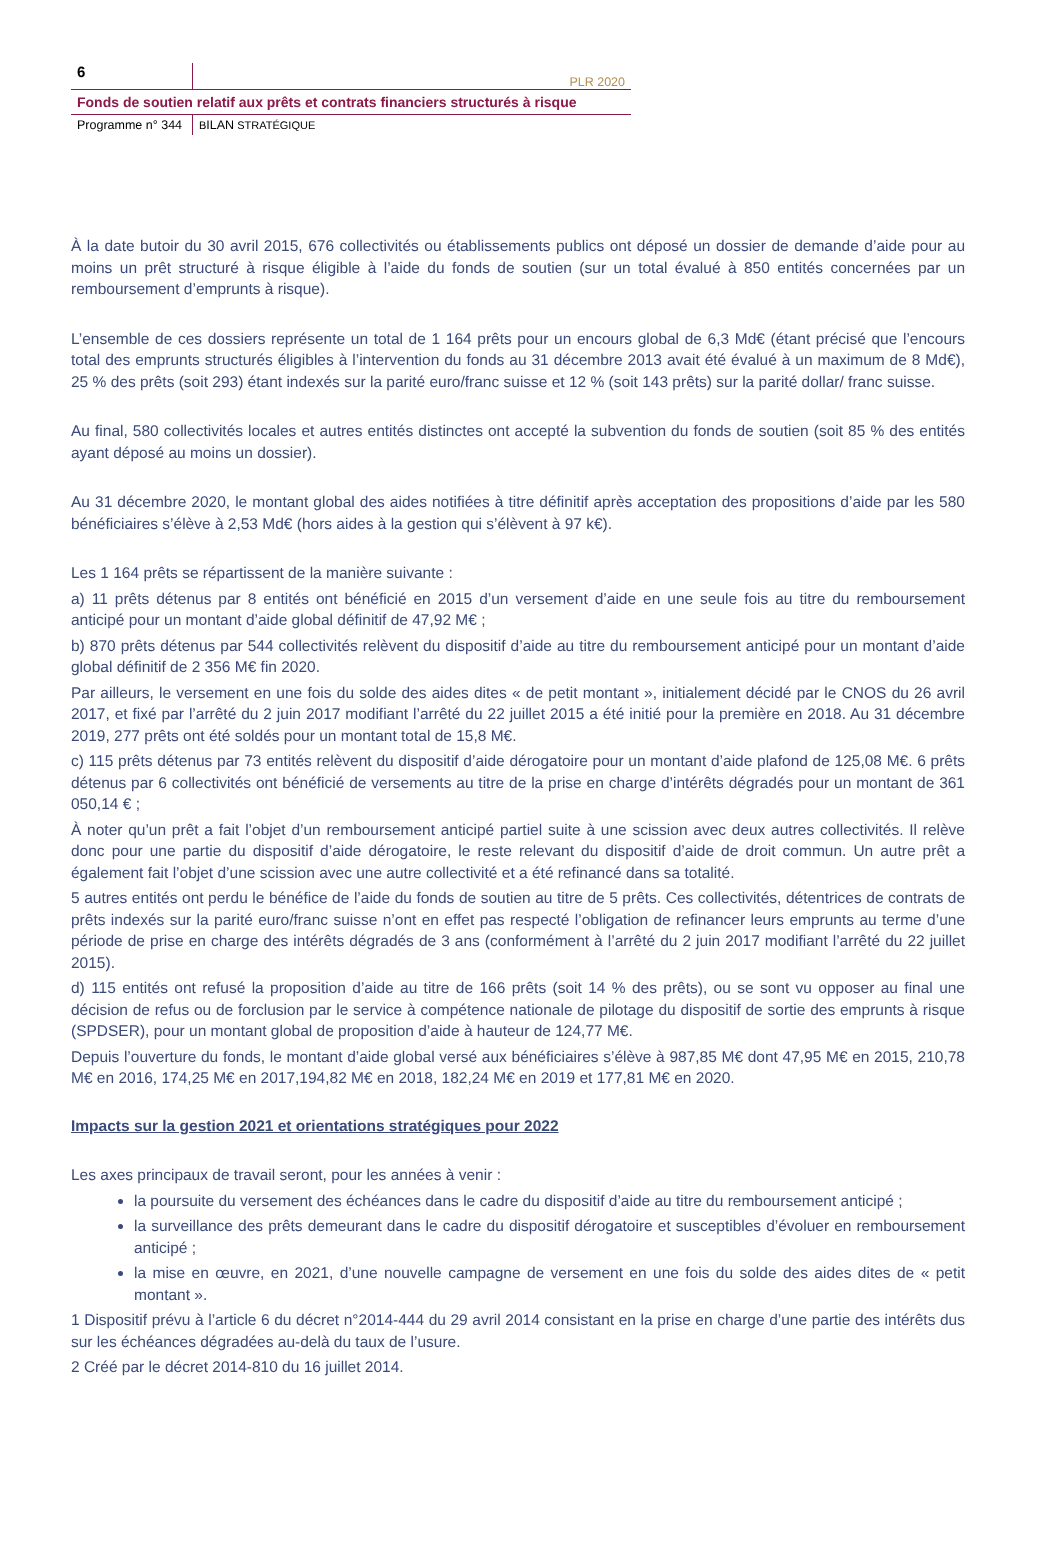6
PLR 2020
Fonds de soutien relatif aux prêts et contrats financiers structurés à risque
Programme n° 344
BILAN STRATÉGIQUE
À la date butoir du 30 avril 2015, 676 collectivités ou établissements publics ont déposé un dossier de demande d’aide pour au moins un prêt structuré à risque éligible à l’aide du fonds de soutien (sur un total évalué à 850 entités concernées par un remboursement d’emprunts à risque).
L’ensemble de ces dossiers représente un total de 1 164 prêts pour un encours global de 6,3 Md€ (étant précisé que l’encours total des emprunts structurés éligibles à l’intervention du fonds au 31 décembre 2013 avait été évalué à un maximum de 8 Md€), 25 % des prêts (soit 293) étant indexés sur la parité euro/franc suisse et 12 % (soit 143 prêts) sur la parité dollar/ franc suisse.
Au final, 580 collectivités locales et autres entités distinctes ont accepté la subvention du fonds de soutien (soit 85 % des entités ayant déposé au moins un dossier).
Au 31 décembre 2020, le montant global des aides notifiées à titre définitif après acceptation des propositions d’aide par les 580 bénéficiaires s’élève à 2,53 Md€ (hors aides à la gestion qui s’élèvent à 97 k€).
Les 1 164 prêts se répartissent de la manière suivante :
a) 11 prêts détenus par 8 entités ont bénéficié en 2015 d’un versement d’aide en une seule fois au titre du remboursement anticipé pour un montant d’aide global définitif de 47,92 M€ ;
b) 870 prêts détenus par 544 collectivités relèvent du dispositif d’aide au titre du remboursement anticipé pour un montant d’aide global définitif de 2 356 M€ fin 2020.
Par ailleurs, le versement en une fois du solde des aides dites « de petit montant », initialement décidé par le CNOS du 26 avril 2017, et fixé par l’arrêté du 2 juin 2017 modifiant l’arrêté du 22 juillet 2015 a été initié pour la première en 2018. Au 31 décembre 2019, 277 prêts ont été soldés pour un montant total de 15,8 M€.
c) 115 prêts détenus par 73 entités relèvent du dispositif d’aide dérogatoire pour un montant d’aide plafond de 125,08 M€. 6 prêts détenus par 6 collectivités ont bénéficié de versements au titre de la prise en charge d’intérêts dégradés pour un montant de 361 050,14 € ;
À noter qu’un prêt a fait l’objet d’un remboursement anticipé partiel suite à une scission avec deux autres collectivités. Il relève donc pour une partie du dispositif d’aide dérogatoire, le reste relevant du dispositif d’aide de droit commun. Un autre prêt a également fait l’objet d’une scission avec une autre collectivité et a été refinancé dans sa totalité.
5 autres entités ont perdu le bénéfice de l’aide du fonds de soutien au titre de 5 prêts. Ces collectivités, détentrices de contrats de prêts indexés sur la parité euro/franc suisse n’ont en effet pas respecté l’obligation de refinancer leurs emprunts au terme d’une période de prise en charge des intérêts dégradés de 3 ans (conformément à l’arrêté du 2 juin 2017 modifiant l’arrêté du 22 juillet 2015).
d) 115 entités ont refusé la proposition d’aide au titre de 166 prêts (soit 14 % des prêts), ou se sont vu opposer au final une décision de refus ou de forclusion par le service à compétence nationale de pilotage du dispositif de sortie des emprunts à risque (SPDSER), pour un montant global de proposition d’aide à hauteur de 124,77 M€.
Depuis l’ouverture du fonds, le montant d’aide global versé aux bénéficiaires s’élève à 987,85 M€ dont 47,95 M€ en 2015, 210,78 M€ en 2016, 174,25 M€ en 2017,194,82 M€ en 2018, 182,24 M€ en 2019 et 177,81 M€ en 2020.
Impacts sur la gestion 2021 et orientations stratégiques pour 2022
Les axes principaux de travail seront, pour les années à venir :
la poursuite du versement des échéances dans le cadre du dispositif d’aide au titre du remboursement anticipé ;
la surveillance des prêts demeurant dans le cadre du dispositif dérogatoire et susceptibles d’évoluer en remboursement anticipé ;
la mise en œuvre, en 2021, d’une nouvelle campagne de versement en une fois du solde des aides dites de « petit montant ».
1 Dispositif prévu à l’article 6 du décret n°2014-444 du 29 avril 2014 consistant en la prise en charge d’une partie des intérêts dus sur les échéances dégradées au-delà du taux de l’usure.
2 Créé par le décret 2014-810 du 16 juillet 2014.